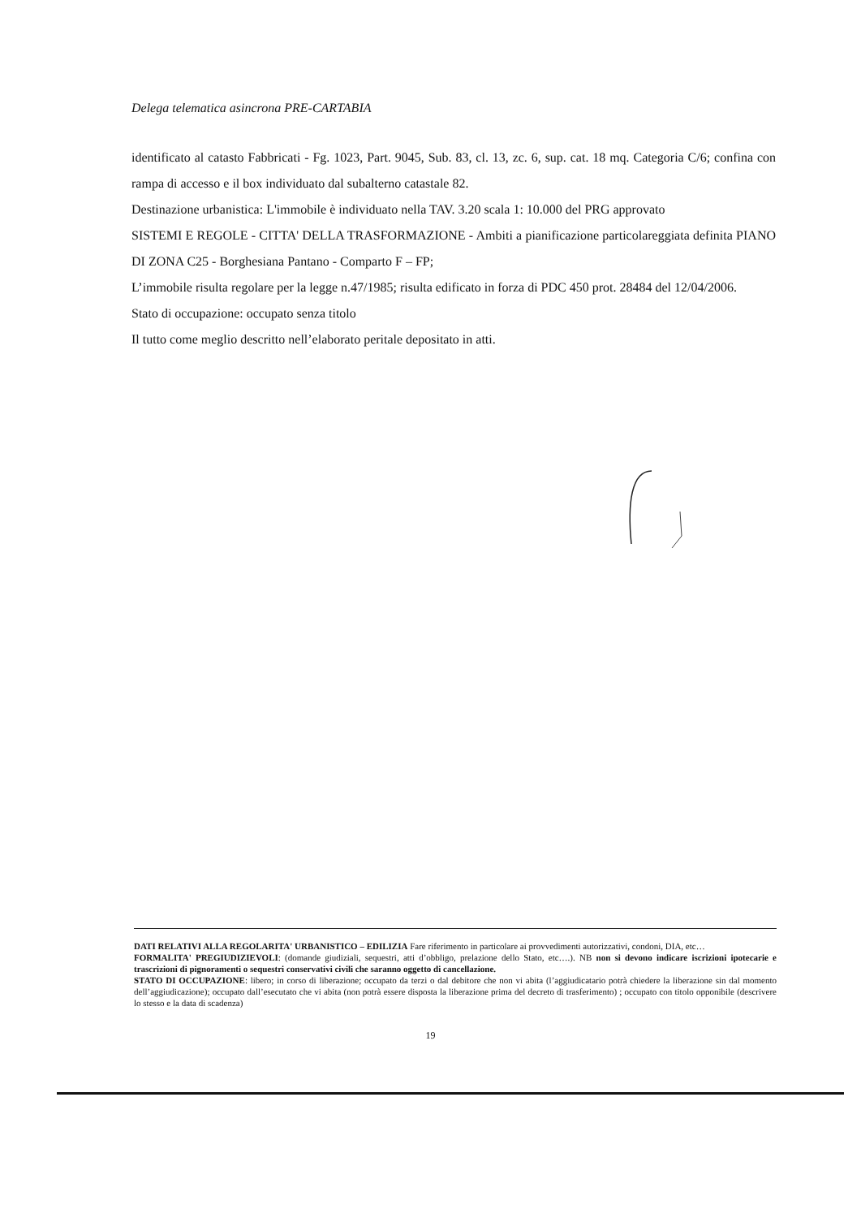Delega telematica asincrona PRE-CARTABIA
identificato al catasto Fabbricati - Fg. 1023, Part. 9045, Sub. 83, cl. 13, zc. 6, sup. cat. 18 mq. Categoria C/6; confina con rampa di accesso e il box individuato dal subalterno catastale 82.
Destinazione urbanistica: L'immobile è individuato nella TAV. 3.20 scala 1: 10.000 del PRG approvato
SISTEMI E REGOLE - CITTA' DELLA TRASFORMAZIONE - Ambiti a pianificazione particolareggiata definita PIANO DI ZONA C25 - Borghesiana Pantano - Comparto F – FP;
L’immobile risulta regolare per la legge n.47/1985; risulta edificato in forza di PDC 450 prot. 28484 del 12/04/2006.
Stato di occupazione: occupato senza titolo
Il tutto come meglio descritto nell’elaborato peritale depositato in atti.
DATI RELATIVI ALLA REGOLARITA' URBANISTICO – EDILIZIA Fare riferimento in particolare ai provvedimenti autorizzativi, condoni, DIA, etc…
FORMALITA' PREGIUDIZIEVOLI: (domande giudiziali, sequestri, atti d’obbligo, prelazione dello Stato, etc….). NB non si devono indicare iscrizioni ipotecarie e trascrizioni di pignoramenti o sequestri conservativi civili che saranno oggetto di cancellazione.
STATO DI OCCUPAZIONE: libero; in corso di liberazione; occupato da terzi o dal debitore che non vi abita (l’aggiudicatario potrà chiedere la liberazione sin dal momento dell’aggiudicazione); occupato dall’esecutato che vi abita (non potrà essere disposta la liberazione prima del decreto di trasferimento) ; occupato con titolo opponibile (descrivere lo stesso e la data di scadenza)
19